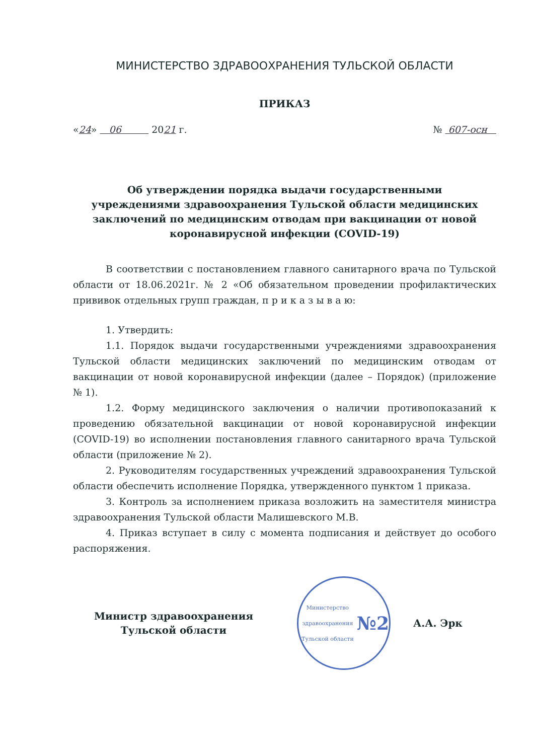МИНИСТЕРСТВО ЗДРАВООХРАНЕНИЯ ТУЛЬСКОЙ ОБЛАСТИ
ПРИКАЗ
«24» 06 2021 г. № 607-осн
Об утверждении порядка выдачи государственными учреждениями здравоохранения Тульской области медицинских заключений по медицинским отводам при вакцинации от новой коронавирусной инфекции (COVID-19)
В соответствии с постановлением главного санитарного врача по Тульской области от 18.06.2021г. № 2 «Об обязательном проведении профилактических прививок отдельных групп граждан, п р и к а з ы в а ю:
1. Утвердить:
1.1. Порядок выдачи государственными учреждениями здравоохранения Тульской области медицинских заключений по медицинским отводам от вакцинации от новой коронавирусной инфекции (далее – Порядок) (приложение № 1).
1.2. Форму медицинского заключения о наличии противопоказаний к проведению обязательной вакцинации от новой коронавирусной инфекции (COVID-19) во исполнении постановления главного санитарного врача Тульской области (приложение № 2).
2. Руководителям государственных учреждений здравоохранения Тульской области обеспечить исполнение Порядка, утвержденного пунктом 1 приказа.
3. Контроль за исполнением приказа возложить на заместителя министра здравоохранения Тульской области Малишевского М.В.
4. Приказ вступает в силу с момента подписания и действует до особого распоряжения.
Министр здравоохранения
Тульской области
Министерство здравоохранения Тульской области
№2
А.А. Эрк